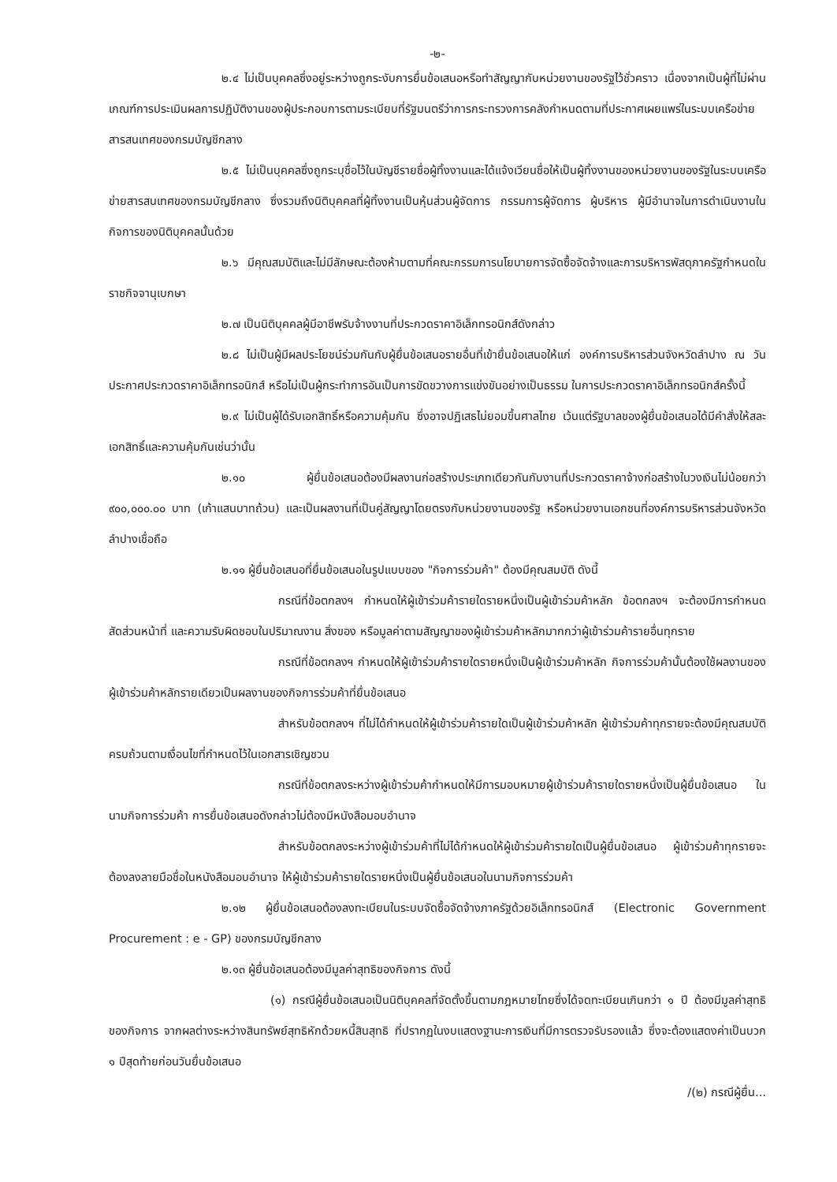-๒-
๒.๔ ไม่เป็นบุคคลซึ่งอยู่ระหว่างถูกระงับการยื่นข้อเสนอหรือทำสัญญากับหน่วยงานของรัฐไว้ชั่วคราว เนื่องจากเป็นผู้ที่ไม่ผ่านเกณฑ์การประเมินผลการปฏิบัติงานของผู้ประกอบการตามระเบียบที่รัฐมนตรีว่าการกระทรวงการคลังกำหนดตามที่ประกาศเผยแพร่ในระบบเครือข่ายสารสนเทศของกรมบัญชีกลาง
๒.๕ ไม่เป็นบุคคลซึ่งถูกระบุชื่อไว้ในบัญชีรายชื่อผู้ทิ้งงานและได้แจ้งเวียนชื่อให้เป็นผู้ทิ้งงานของหน่วยงานของรัฐในระบบเครือข่ายสารสนเทศของกรมบัญชีกลาง ซึ่งรวมถึงนิติบุคคลที่ผู้ทิ้งงานเป็นหุ้นส่วนผู้จัดการ กรรมการผู้จัดการ ผู้บริหาร ผู้มีอำนาจในการดำเนินงานในกิจการของนิติบุคคลนั้นด้วย
๒.๖ มีคุณสมบัติและไม่มีลักษณะต้องห้ามตามที่คณะกรรมการนโยบายการจัดซื้อจัดจ้างและการบริหารพัสดุภาครัฐกำหนดในราชกิจจานุเบกษา
๒.๗ เป็นนิติบุคคลผู้มีอาชีพรับจ้างงานที่ประกวดราคาอิเล็กทรอนิกส์ดังกล่าว
๒.๘ ไม่เป็นผู้มีผลประโยชน์ร่วมกันกับผู้ยื่นข้อเสนอรายอื่นที่เข้ายื่นข้อเสนอให้แก่ องค์การบริหารส่วนจังหวัดลำปาง ณ วันประกาศประกวดราคาอิเล็กทรอนิกส์ หรือไม่เป็นผู้กระทำการอันเป็นการขัดขวางการแข่งขันอย่างเป็นธรรม ในการประกวดราคาอิเล็กทรอนิกส์ครั้งนี้
๒.๙ ไม่เป็นผู้ได้รับเอกสิทธิ์หรือความคุ้มกัน ซึ่งอาจปฏิเสธไม่ยอมขึ้นศาลไทย เว้นแต่รัฐบาลของผู้ยื่นข้อเสนอได้มีคำสั่งให้สละเอกสิทธิ์และความคุ้มกันเช่นว่านั้น
๒.๑๐ ผู้ยื่นข้อเสนอต้องมีผลงานก่อสร้างประเภทเดียวกันกับงานที่ประกวดราคาจ้างก่อสร้างในวงเงินไม่น้อยกว่า ๙๐๐,๐๐๐.๐๐ บาท (เก้าแสนบาทถ้วน) และเป็นผลงานที่เป็นคู่สัญญาโดยตรงกับหน่วยงานของรัฐ หรือหน่วยงานเอกชนที่องค์การบริหารส่วนจังหวัดลำปางเชื่อถือ
๒.๑๑ ผู้ยื่นข้อเสนอที่ยื่นข้อเสนอในรูปแบบของ "กิจการร่วมค้า" ต้องมีคุณสมบัติ ดังนี้
กรณีที่ข้อตกลงฯ กำหนดให้ผู้เข้าร่วมค้ารายใดรายหนึ่งเป็นผู้เข้าร่วมค้าหลัก ข้อตกลงฯ จะต้องมีการกำหนดสัดส่วนหน้าที่ และความรับผิดชอบในปริมาณงาน สิ่งของ หรือมูลค่าตามสัญญาของผู้เข้าร่วมค้าหลักมากกว่าผู้เข้าร่วมค้ารายอื่นทุกราย
กรณีที่ข้อตกลงฯ กำหนดให้ผู้เข้าร่วมค้ารายใดรายหนึ่งเป็นผู้เข้าร่วมค้าหลัก กิจการร่วมค้านั้นต้องใช้ผลงานของผู้เข้าร่วมค้าหลักรายเดียวเป็นผลงานของกิจการร่วมค้าที่ยื่นข้อเสนอ
สำหรับข้อตกลงฯ ที่ไม่ได้กำหนดให้ผู้เข้าร่วมค้ารายใดเป็นผู้เข้าร่วมค้าหลัก ผู้เข้าร่วมค้าทุกรายจะต้องมีคุณสมบัติครบถ้วนตามเงื่อนไขที่กำหนดไว้ในเอกสารเชิญชวน
กรณีที่ข้อตกลงระหว่างผู้เข้าร่วมค้ากำหนดให้มีการมอบหมายผู้เข้าร่วมค้ารายใดรายหนึ่งเป็นผู้ยื่นข้อเสนอ ในนามกิจการร่วมค้า การยื่นข้อเสนอดังกล่าวไม่ต้องมีหนังสือมอบอำนาจ
สำหรับข้อตกลงระหว่างผู้เข้าร่วมค้าที่ไม่ได้กำหนดให้ผู้เข้าร่วมค้ารายใดเป็นผู้ยื่นข้อเสนอ ผู้เข้าร่วมค้าทุกรายจะต้องลงลายมือชื่อในหนังสือมอบอำนาจ ให้ผู้เข้าร่วมค้ารายใดรายหนึ่งเป็นผู้ยื่นข้อเสนอในนามกิจการร่วมค้า
๒.๑๒ ผู้ยื่นข้อเสนอต้องลงทะเบียนในระบบจัดซื้อจัดจ้างภาครัฐด้วยอิเล็กทรอนิกส์ (Electronic Government Procurement : e - GP) ของกรมบัญชีกลาง
๒.๑๓ ผู้ยื่นข้อเสนอต้องมีมูลค่าสุทธิของกิจการ ดังนี้
(๑) กรณีผู้ยื่นข้อเสนอเป็นนิติบุคคลที่จัดตั้งขึ้นตามกฎหมายไทยซึ่งได้จดทะเบียนเกินกว่า ๑ ปี ต้องมีมูลค่าสุทธิของกิจการ จากผลต่างระหว่างสินทรัพย์สุทธิหักด้วยหนี้สินสุทธิ ที่ปรากฏในงบแสดงฐานะการเงินที่มีการตรวจรับรองแล้ว ซึ่งจะต้องแสดงค่าเป็นบวก ๑ ปีสุดท้ายก่อนวันยื่นข้อเสนอ
/(๒) กรณีผู้ยื่น...